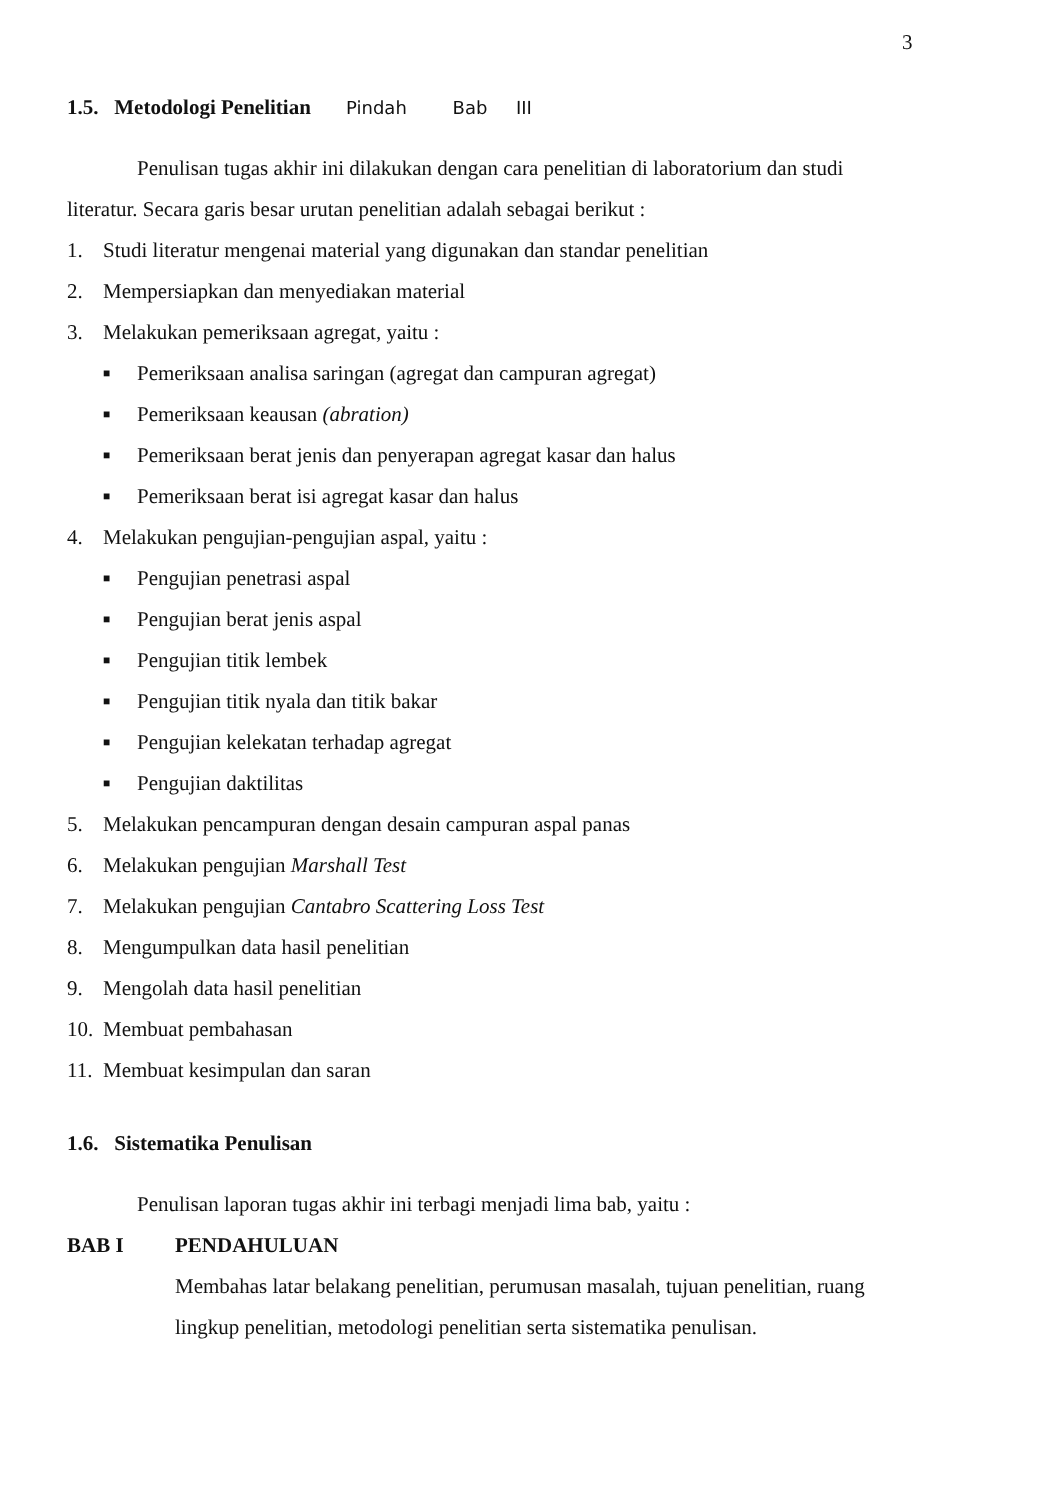3
1.5. Metodologi Penelitian Pindah Bab III
Penulisan tugas akhir ini dilakukan dengan cara penelitian di laboratorium dan studi literatur. Secara garis besar urutan penelitian adalah sebagai berikut :
1. Studi literatur mengenai material yang digunakan dan standar penelitian
2. Mempersiapkan dan menyediakan material
3. Melakukan pemeriksaan agregat, yaitu :
■ Pemeriksaan analisa saringan (agregat dan campuran agregat)
■ Pemeriksaan keausan (abration)
■ Pemeriksaan berat jenis dan penyerapan agregat kasar dan halus
■ Pemeriksaan berat isi agregat kasar dan halus
4. Melakukan pengujian-pengujian aspal, yaitu :
■ Pengujian penetrasi aspal
■ Pengujian berat jenis aspal
■ Pengujian titik lembek
■ Pengujian titik nyala dan titik bakar
■ Pengujian kelekatan terhadap agregat
■ Pengujian daktilitas
5. Melakukan pencampuran dengan desain campuran aspal panas
6. Melakukan pengujian Marshall Test
7. Melakukan pengujian Cantabro Scattering Loss Test
8. Mengumpulkan data hasil penelitian
9. Mengolah data hasil penelitian
10. Membuat pembahasan
11. Membuat kesimpulan dan saran
1.6. Sistematika Penulisan
Penulisan laporan tugas akhir ini terbagi menjadi lima bab, yaitu :
BAB I PENDAHULUAN
Membahas latar belakang penelitian, perumusan masalah, tujuan penelitian, ruang lingkup penelitian, metodologi penelitian serta sistematika penulisan.